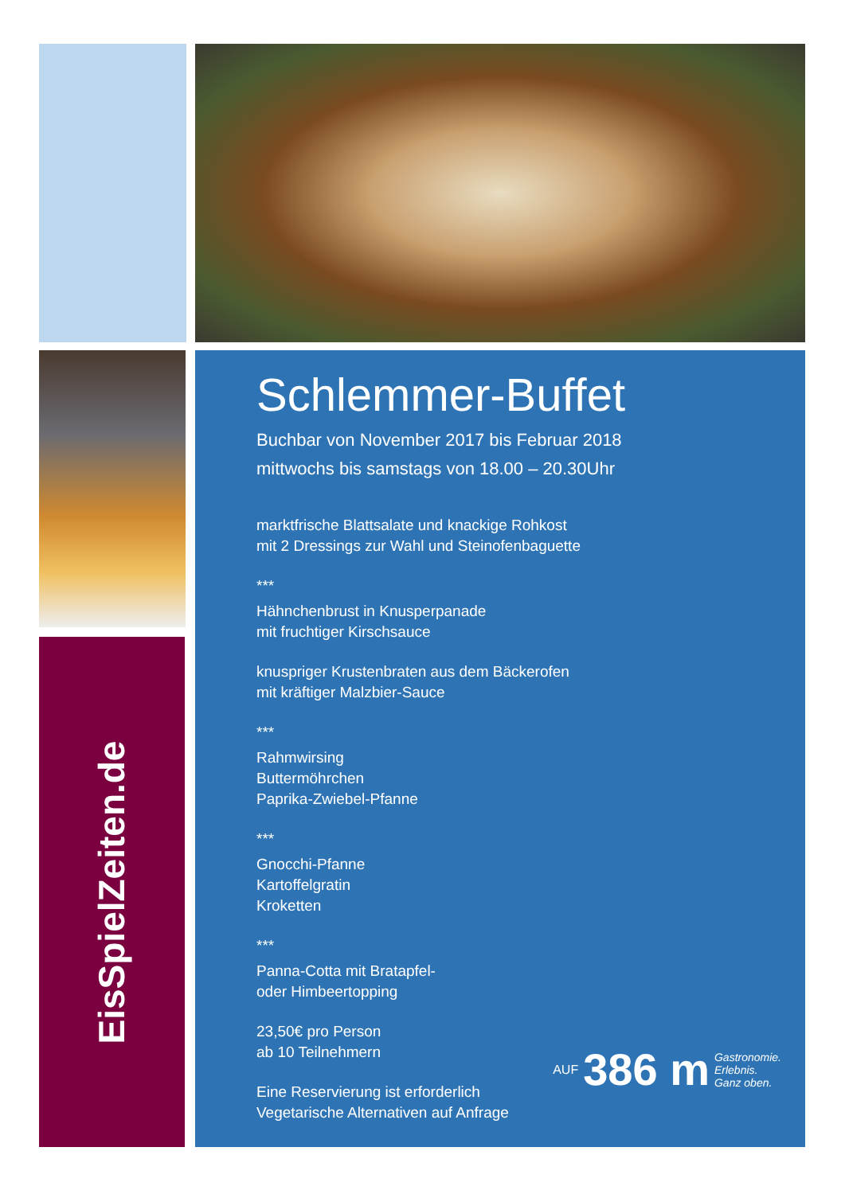EisSpielZeiten.de
Schlemmer-Buffet
Buchbar von November 2017 bis Februar 2018
mittwochs bis samstags von 18.00 – 20.30Uhr
marktfrische Blattsalate und knackige Rohkost
mit 2 Dressings zur Wahl und Steinofenbaguette
***
Hähnchenbrust in Knusperpanade
mit fruchtiger Kirschsauce
knuspriger Krustenbraten aus dem Bäckerofen
mit kräftiger Malzbier-Sauce
***
Rahmwirsing
Buttermöhrchen
Paprika-Zwiebel-Pfanne
***
Gnocchi-Pfanne
Kartoffelgratin
Kroketten
***
Panna-Cotta mit Bratapfel-
oder Himbeertopping
23,50€ pro Person
ab 10 Teilnehmern
Eine Reservierung ist erforderlich
Vegetarische Alternativen auf Anfrage
AUF 386 m Gastronomie.
Erlebnis.
Ganz oben.